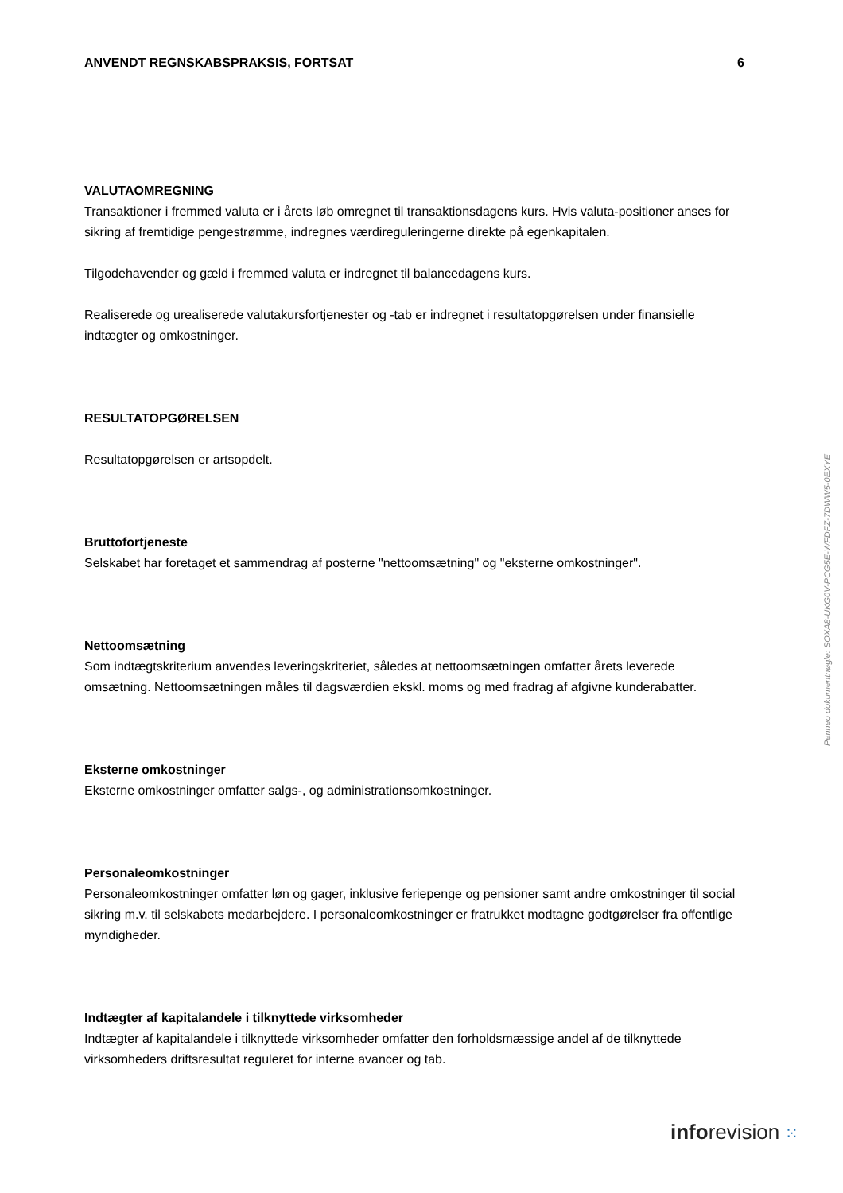ANVENDT REGNSKABSPRAKSIS, FORTSAT 6
VALUTAOMREGNING
Transaktioner i fremmed valuta er i årets løb omregnet til transaktionsdagens kurs. Hvis valuta-positioner anses for sikring af fremtidige pengestrømme, indregnes værdireguleringerne direkte på egenkapitalen.
Tilgodehavender og gæld i fremmed valuta er indregnet til balancedagens kurs.
Realiserede og urealiserede valutakursfortjenester og -tab er indregnet i resultatopgørelsen under finansielle indtægter og omkostninger.
RESULTATOPGØRELSEN
Resultatopgørelsen er artsopdelt.
Bruttofortjeneste
Selskabet har foretaget et sammendrag af posterne "nettoomsætning" og "eksterne omkostninger".
Nettoomsætning
Som indtægtskriterium anvendes leveringskriteriet, således at nettoomsætningen omfatter årets leverede omsætning. Nettoomsætningen måles til dagsværdien ekskl. moms og med fradrag af afgivne kunderabatter.
Eksterne omkostninger
Eksterne omkostninger omfatter salgs-, og administrationsomkostninger.
Personaleomkostninger
Personaleomkostninger omfatter løn og gager, inklusive feriepenge og pensioner samt andre omkostninger til social sikring m.v. til selskabets medarbejdere. I personaleomkostninger er fratrukket modtagne godtgørelser fra offentlige myndigheder.
Indtægter af kapitalandele i tilknyttede virksomheder
Indtægter af kapitalandele i tilknyttede virksomheder omfatter den forholdsmæssige andel af de tilknyttede virksomheders driftsresultat reguleret for interne avancer og tab.
Penneo dokumentnøgle: SOXA8-UKG0V-PCG5E-WFDFZ-7DWW5-0EXYE
inforevision ⁙